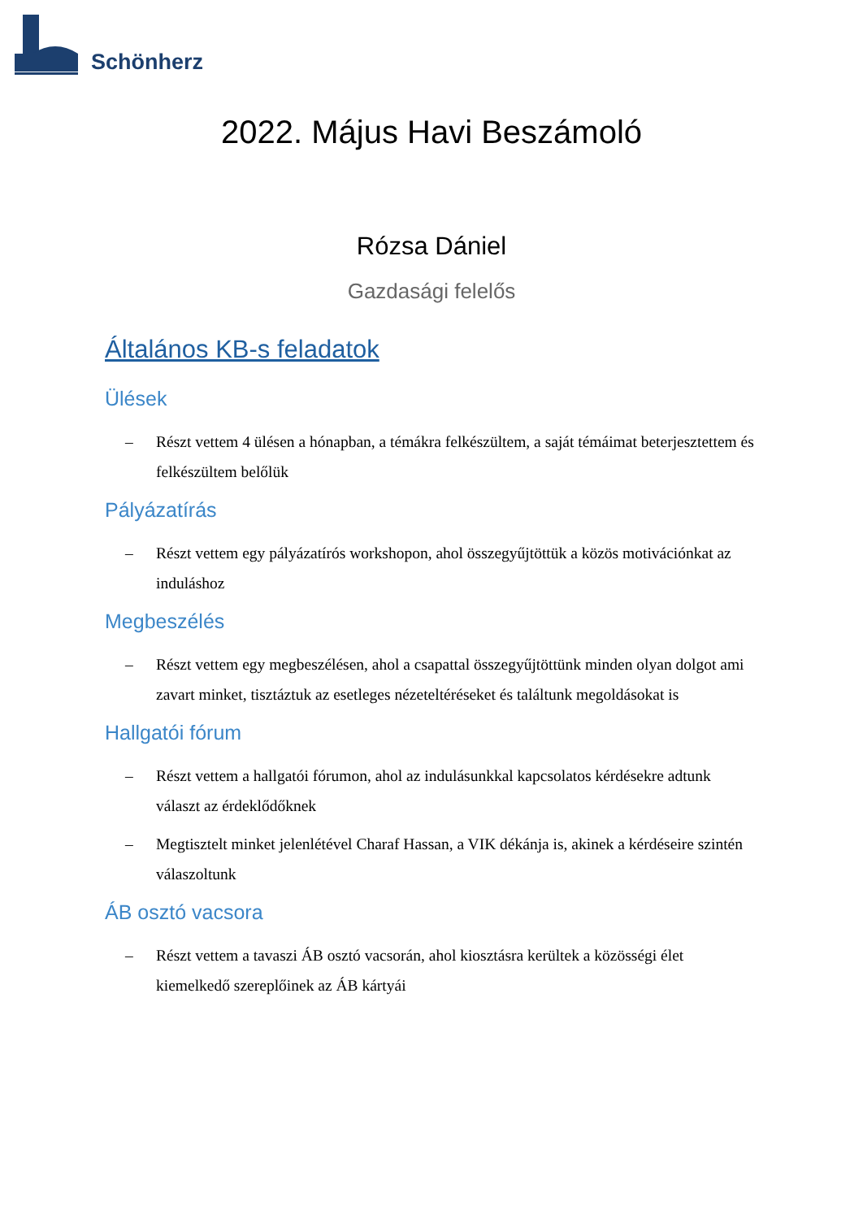Schönherz
2022. Május Havi Beszámoló
Rózsa Dániel
Gazdasági felelős
Általános KB-s feladatok
Ülések
– Részt vettem 4 ülésen a hónapban, a témákra felkészültem, a saját témáimat beterjesztettem és felkészültem belőlük
Pályázatírás
– Részt vettem egy pályázatírós workshopon, ahol összegyűjtöttük a közös motivációnkat az induláshoz
Megbeszélés
– Részt vettem egy megbeszélésen, ahol a csapattal összegyűjtöttünk minden olyan dolgot ami zavart minket, tisztáztuk az esetleges nézeteltéréseket és találtunk megoldásokat is
Hallgatói fórum
– Részt vettem a hallgatói fórumon, ahol az indulásunkkal kapcsolatos kérdésekre adtunk választ az érdeklődőknek
– Megtisztelt minket jelenlétével Charaf Hassan, a VIK dékánja is, akinek a kérdéseire szintén válaszoltunk
ÁB osztó vacsora
– Részt vettem a tavaszi ÁB osztó vacsorán, ahol kiosztásra kerültek a közösségi élet kiemelkedő szereplőinek az ÁB kártyái